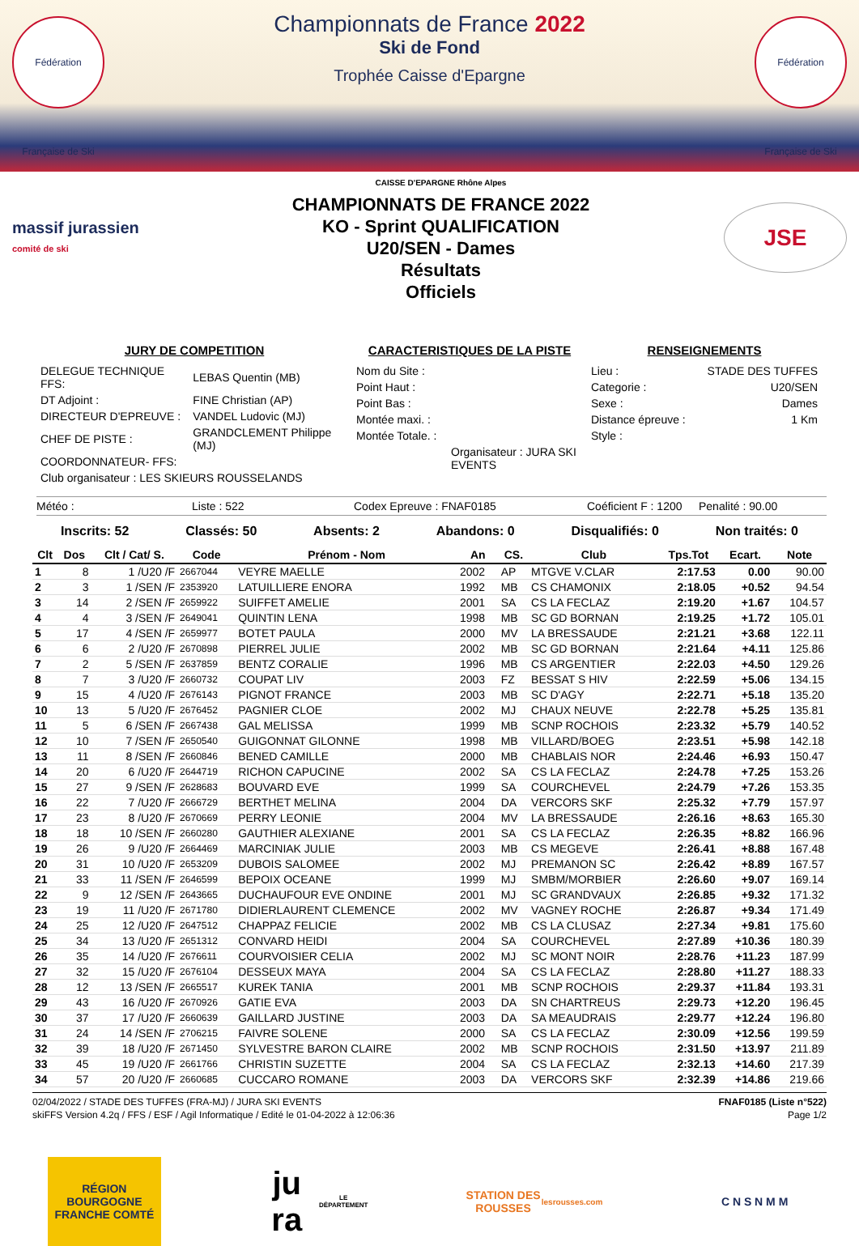Fédération Française de Ski
Fédération Française de Ski
Championnats de France 2022
Ski de Fond
Trophée Caisse d'Epargne
massif jurassien
comité de ski
CAISSE D'EPARGNE Rhône Alpes
CHAMPIONNATS DE FRANCE 2022
KO - Sprint QUALIFICATION
U20/SEN - Dames
Résultats
Officiels
JSE
JURY DE COMPETITION
| DELEGUE TECHNIQUE FFS: | LEBAS Quentin (MB) |
| DT Adjoint : | FINE Christian (AP) |
| DIRECTEUR D'EPREUVE : | VANDEL Ludovic (MJ) |
| CHEF DE PISTE : | GRANDCLEMENT Philippe (MJ) |
| COORDONNATEUR- FFS: | |
| Club organisateur : LES SKIEURS ROUSSELANDS | |
CARACTERISTIQUES DE LA PISTE
| Nom du Site : |
| Point Haut : |
| Point Bas : |
| Montée maxi. : |
| Montée Totale. : |
| Organisateur : JURA SKI EVENTS |
RENSEIGNEMENTS
| Lieu : | STADE DES TUFFES |
| Categorie : | U20/SEN |
| Sexe : | Dames |
| Distance épreuve : | 1 Km |
| Style : | |
Météo : Liste : 522 Codex Epreuve : FNAF0185 Coéficient F : 1200 Penalité : 90.00
Inscrits: 52 Classés: 50 Absents: 2 Abandons: 0 Disqualifiés: 0 Non traités: 0
| Clt | Dos | Clt / Cat/ S. | Code | Prénom - Nom | An | CS. | Club | Tps.Tot | Ecart. | Note |
| --- | --- | --- | --- | --- | --- | --- | --- | --- | --- | --- |
| 1 | 8 | 1 /U20 /F | 2667044 | VEYRE MAELLE | 2002 | AP | MTGVE V.CLAR | 2:17.53 | 0.00 | 90.00 |
| 2 | 3 | 1 /SEN /F | 2353920 | LATUILLIERE ENORA | 1992 | MB | CS CHAMONIX | 2:18.05 | +0.52 | 94.54 |
| 3 | 14 | 2 /SEN /F | 2659922 | SUIFFET AMELIE | 2001 | SA | CS LA FECLAZ | 2:19.20 | +1.67 | 104.57 |
| 4 | 4 | 3 /SEN /F | 2649041 | QUINTIN LENA | 1998 | MB | SC GD BORNAN | 2:19.25 | +1.72 | 105.01 |
| 5 | 17 | 4 /SEN /F | 2659977 | BOTET PAULA | 2000 | MV | LA BRESSAUDE | 2:21.21 | +3.68 | 122.11 |
| 6 | 6 | 2 /U20 /F | 2670898 | PIERREL JULIE | 2002 | MB | SC GD BORNAN | 2:21.64 | +4.11 | 125.86 |
| 7 | 2 | 5 /SEN /F | 2637859 | BENTZ CORALIE | 1996 | MB | CS ARGENTIER | 2:22.03 | +4.50 | 129.26 |
| 8 | 7 | 3 /U20 /F | 2660732 | COUPAT LIV | 2003 | FZ | BESSAT S HIV | 2:22.59 | +5.06 | 134.15 |
| 9 | 15 | 4 /U20 /F | 2676143 | PIGNOT FRANCE | 2003 | MB | SC D'AGY | 2:22.71 | +5.18 | 135.20 |
| 10 | 13 | 5 /U20 /F | 2676452 | PAGNIER CLOE | 2002 | MJ | CHAUX NEUVE | 2:22.78 | +5.25 | 135.81 |
| 11 | 5 | 6 /SEN /F | 2667438 | GAL MELISSA | 1999 | MB | SCNP ROCHOIS | 2:23.32 | +5.79 | 140.52 |
| 12 | 10 | 7 /SEN /F | 2650540 | GUIGONNAT GILONNE | 1998 | MB | VILLARD/BOEG | 2:23.51 | +5.98 | 142.18 |
| 13 | 11 | 8 /SEN /F | 2660846 | BENED CAMILLE | 2000 | MB | CHABLAIS NOR | 2:24.46 | +6.93 | 150.47 |
| 14 | 20 | 6 /U20 /F | 2644719 | RICHON CAPUCINE | 2002 | SA | CS LA FECLAZ | 2:24.78 | +7.25 | 153.26 |
| 15 | 27 | 9 /SEN /F | 2628683 | BOUVARD EVE | 1999 | SA | COURCHEVEL | 2:24.79 | +7.26 | 153.35 |
| 16 | 22 | 7 /U20 /F | 2666729 | BERTHET MELINA | 2004 | DA | VERCORS SKF | 2:25.32 | +7.79 | 157.97 |
| 17 | 23 | 8 /U20 /F | 2670669 | PERRY LEONIE | 2004 | MV | LA BRESSAUDE | 2:26.16 | +8.63 | 165.30 |
| 18 | 18 | 10 /SEN /F | 2660280 | GAUTHIER ALEXIANE | 2001 | SA | CS LA FECLAZ | 2:26.35 | +8.82 | 166.96 |
| 19 | 26 | 9 /U20 /F | 2664469 | MARCINIAK JULIE | 2003 | MB | CS MEGEVE | 2:26.41 | +8.88 | 167.48 |
| 20 | 31 | 10 /U20 /F | 2653209 | DUBOIS SALOMEE | 2002 | MJ | PREMANON SC | 2:26.42 | +8.89 | 167.57 |
| 21 | 33 | 11 /SEN /F | 2646599 | BEPOIX OCEANE | 1999 | MJ | SMBM/MORBIER | 2:26.60 | +9.07 | 169.14 |
| 22 | 9 | 12 /SEN /F | 2643665 | DUCHAUFOUR EVE ONDINE | 2001 | MJ | SC GRANDVAUX | 2:26.85 | +9.32 | 171.32 |
| 23 | 19 | 11 /U20 /F | 2671780 | DIDIERLAURENT CLEMENCE | 2002 | MV | VAGNEY ROCHE | 2:26.87 | +9.34 | 171.49 |
| 24 | 25 | 12 /U20 /F | 2647512 | CHAPPAZ FELICIE | 2002 | MB | CS LA CLUSAZ | 2:27.34 | +9.81 | 175.60 |
| 25 | 34 | 13 /U20 /F | 2651312 | CONVARD HEIDI | 2004 | SA | COURCHEVEL | 2:27.89 | +10.36 | 180.39 |
| 26 | 35 | 14 /U20 /F | 2676611 | COURVOISIER CELIA | 2002 | MJ | SC MONT NOIR | 2:28.76 | +11.23 | 187.99 |
| 27 | 32 | 15 /U20 /F | 2676104 | DESSEUX MAYA | 2004 | SA | CS LA FECLAZ | 2:28.80 | +11.27 | 188.33 |
| 28 | 12 | 13 /SEN /F | 2665517 | KUREK TANIA | 2001 | MB | SCNP ROCHOIS | 2:29.37 | +11.84 | 193.31 |
| 29 | 43 | 16 /U20 /F | 2670926 | GATIE EVA | 2003 | DA | SN CHARTREUS | 2:29.73 | +12.20 | 196.45 |
| 30 | 37 | 17 /U20 /F | 2660639 | GAILLARD JUSTINE | 2003 | DA | SA MEAUDRAIS | 2:29.77 | +12.24 | 196.80 |
| 31 | 24 | 14 /SEN /F | 2706215 | FAIVRE SOLENE | 2000 | SA | CS LA FECLAZ | 2:30.09 | +12.56 | 199.59 |
| 32 | 39 | 18 /U20 /F | 2671450 | SYLVESTRE BARON CLAIRE | 2002 | MB | SCNP ROCHOIS | 2:31.50 | +13.97 | 211.89 |
| 33 | 45 | 19 /U20 /F | 2661766 | CHRISTIN SUZETTE | 2004 | SA | CS LA FECLAZ | 2:32.13 | +14.60 | 217.39 |
| 34 | 57 | 20 /U20 /F | 2660685 | CUCCARO ROMANE | 2003 | DA | VERCORS SKF | 2:32.39 | +14.86 | 219.66 |
02/04/2022 / STADE DES TUFFES (FRA-MJ) / JURA SKI EVENTS FNAF0185 (Liste n°522)
skiFFS Version 4.2q / FFS / ESF / Agil Informatique / Edité le 01-04-2022 à 12:06:36 Page 1/2
RÉGION BOURGOGNE FRANCHE COMTÉ
ju ra LE DÉPARTEMENT
STATION DES ROUSSES
lesrousses.com
C N S N M M